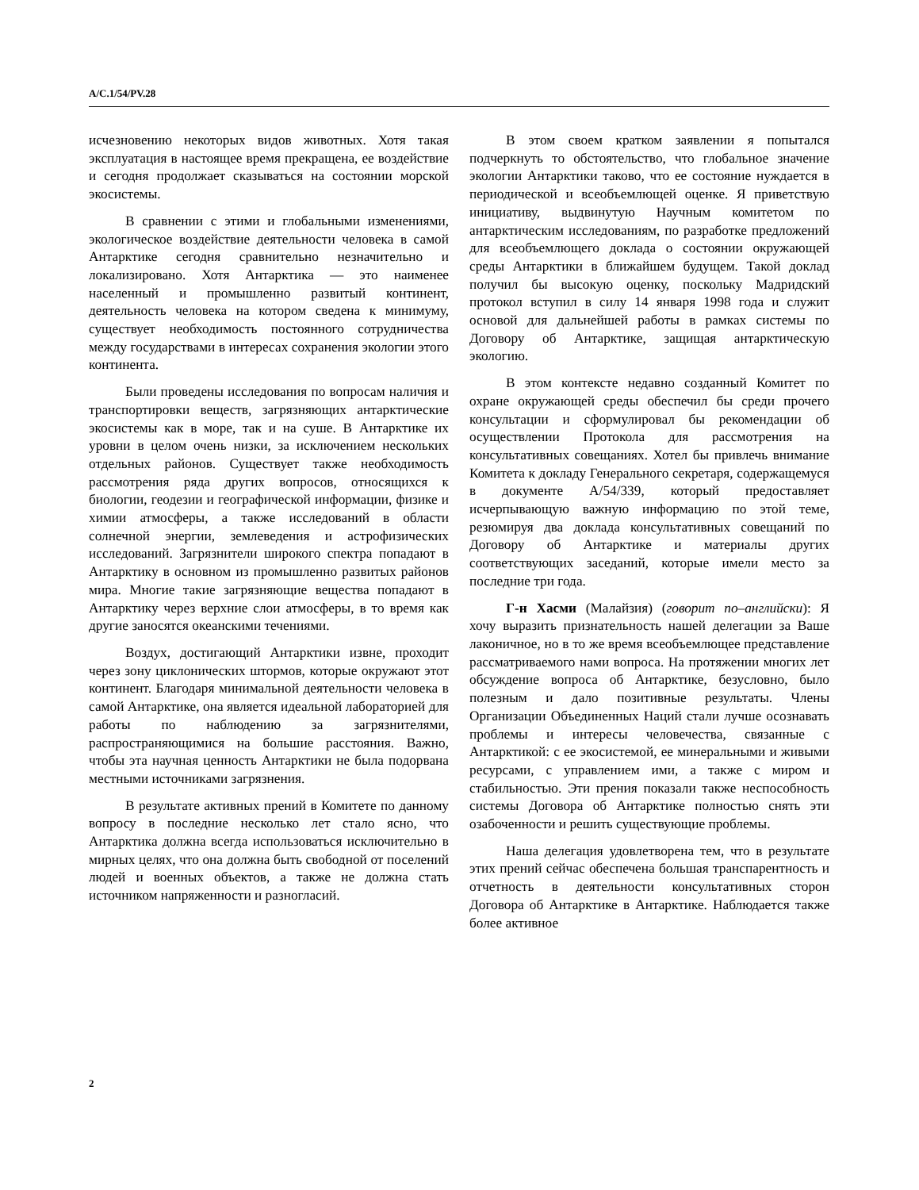A/C.1/54/PV.28
исчезновению некоторых видов животных. Хотя такая эксплуатация в настоящее время прекращена, ее воздействие и сегодня продолжает сказываться на состоянии морской экосистемы.
В сравнении с этими и глобальными изменениями, экологическое воздействие деятельности человека в самой Антарктике сегодня сравнительно незначительно и локализировано. Хотя Антарктика — это наименее населенный и промышленно развитый континент, деятельность человека на котором сведена к минимуму, существует необходимость постоянного сотрудничества между государствами в интересах сохранения экологии этого континента.
Были проведены исследования по вопросам наличия и транспортировки веществ, загрязняющих антарктические экосистемы как в море, так и на суше. В Антарктике их уровни в целом очень низки, за исключением нескольких отдельных районов. Существует также необходимость рассмотрения ряда других вопросов, относящихся к биологии, геодезии и географической информации, физике и химии атмосферы, а также исследований в области солнечной энергии, землеведения и астрофизических исследований. Загрязнители широкого спектра попадают в Антарктику в основном из промышленно развитых районов мира. Многие такие загрязняющие вещества попадают в Антарктику через верхние слои атмосферы, в то время как другие заносятся океанскими течениями.
Воздух, достигающий Антарктики извне, проходит через зону циклонических штормов, которые окружают этот континент. Благодаря минимальной деятельности человека в самой Антарктике, она является идеальной лабораторией для работы по наблюдению за загрязнителями, распространяющимися на большие расстояния. Важно, чтобы эта научная ценность Антарктики не была подорвана местными источниками загрязнения.
В результате активных прений в Комитете по данному вопросу в последние несколько лет стало ясно, что Антарктика должна всегда использоваться исключительно в мирных целях, что она должна быть свободной от поселений людей и военных объектов, а также не должна стать источником напряженности и разногласий.
В этом своем кратком заявлении я попытался подчеркнуть то обстоятельство, что глобальное значение экологии Антарктики таково, что ее состояние нуждается в периодической и всеобъемлющей оценке. Я приветствую инициативу, выдвинутую Научным комитетом по антарктическим исследованиям, по разработке предложений для всеобъемлющего доклада о состоянии окружающей среды Антарктики в ближайшем будущем. Такой доклад получил бы высокую оценку, поскольку Мадридский протокол вступил в силу 14 января 1998 года и служит основой для дальнейшей работы в рамках системы по Договору об Антарктике, защищая антарктическую экологию.
В этом контексте недавно созданный Комитет по охране окружающей среды обеспечил бы среди прочего консультации и сформулировал бы рекомендации об осуществлении Протокола для рассмотрения на консультативных совещаниях. Хотел бы привлечь внимание Комитета к докладу Генерального секретаря, содержащемуся в документе A/54/339, который предоставляет исчерпывающую важную информацию по этой теме, резюмируя два доклада консультативных совещаний по Договору об Антарктике и материалы других соответствующих заседаний, которые имели место за последние три года.
Г-н Хасми (Малайзия) (говорит по–английски): Я хочу выразить признательность нашей делегации за Ваше лаконичное, но в то же время всеобъемлющее представление рассматриваемого нами вопроса. На протяжении многих лет обсуждение вопроса об Антарктике, безусловно, было полезным и дало позитивные результаты. Члены Организации Объединенных Наций стали лучше осознавать проблемы и интересы человечества, связанные с Антарктикой: с ее экосистемой, ее минеральными и живыми ресурсами, с управлением ими, а также с миром и стабильностью. Эти прения показали также неспособность системы Договора об Антарктике полностью снять эти озабоченности и решить существующие проблемы.
Наша делегация удовлетворена тем, что в результате этих прений сейчас обеспечена большая транспарентность и отчетность в деятельности консультативных сторон Договора об Антарктике в Антарктике. Наблюдается также более активное
2